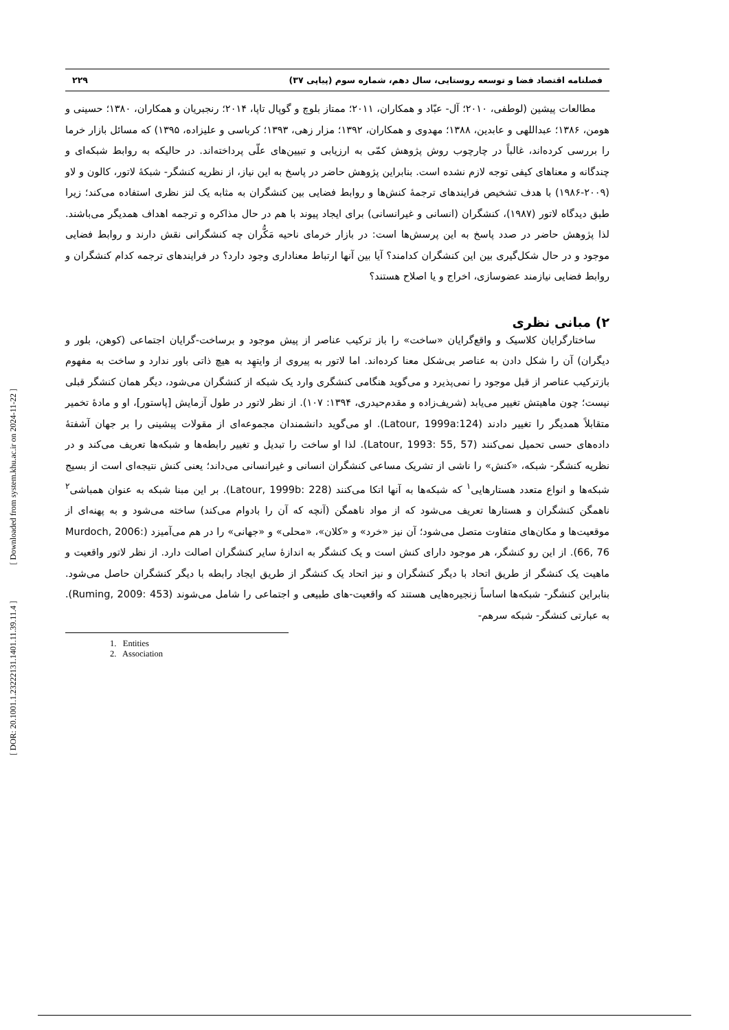[ Downloaded from system.khu.ac.ir on 2024-11-22 ]
[ DOR: 20.1001.1.23222131.1401.11.39.11.4 ]
فصلنامه اقتصاد فضا و توسعه روستایی، سال دهم، شماره سوم (پیاپی ۳۷) ۲۲۹
مطالعات پیشین (لوطفی، ۲۰۱۰؛ آل- عبّاد و همکاران، ۲۰۱۱؛ ممتاز بلوچ و گوپال تاپا، ۲۰۱۴؛ رنجبریان و همکاران، ۱۳۸۰؛ حسینی و هومن، ۱۳۸۶؛ عبداللهی و عابدین، ۱۳۸۸؛ مهدوی و همکاران، ۱۳۹۲؛ مزار زهی، ۱۳۹۳؛ کرباسی و علیزاده، ۱۳۹۵) که مسائل بازار خرما را بررسی کرده‌اند، غالباً در چارچوب روش پژوهش کمّی به ارزیابی و تبیین‌های علّی پرداخته‌اند. در حالیکه به روابط شبکه‌ای و چندگانه و معناهای کیفی توجه لازم نشده است. بنابراین پژوهش حاضر در پاسخ به این نیاز، از نظریه کنشگر- شبکهٔ لاتور، کالون و لاو (۲۰۰۹-۱۹۸۶) با هدف تشخیص فرایندهای ترجمهٔ کنش‌ها و روابط فضایی بین کنشگران به مثابه یک لنز نظری استفاده می‌کند؛ زیرا طبق دیدگاه لاتور (۱۹۸۷)، کنشگران (انسانی و غیرانسانی) برای ایجاد پیوند با هم در حال مذاکره و ترجمه اهداف همدیگر می‌باشند. لذا پژوهش حاضر در صدد پاسخ به این پرسش‌ها است: در بازار خرمای ناحیه مَکُّران چه کنشگرانی نقش دارند و روابط فضایی موجود و در حال شکل‌گیری بین این کنشگران کدامند؟ آیا بین آنها ارتباط معناداری وجود دارد؟ در فرایندهای ترجمه کدام کنشگران و روابط فضایی نیازمند عضوسازی، اخراج و یا اصلاح هستند؟
۲) مبانی نظری
ساختارگرایان کلاسیک و واقع‌گرایان «ساخت» را باز ترکیب عناصر از پیش موجود و برساخت-گرایان اجتماعی (کوهن، بلور و دیگران) آن را شکل دادن به عناصر بی‌شکل معنا کرده‌اند. اما لاتور به پیروی از وایتهِد به هیچ ذاتی باور ندارد و ساخت به مفهوم بازترکیب عناصر از قبل موجود را نمی‌پذیرد و می‌گوید هنگامی کنشگری وارد یک شبکه از کنشگران می‌شود، دیگر همان کنشگر قبلی نیست؛ چون ماهیتش تغییر می‌یابد (شریف‌زاده و مقدم‌حیدری، ۱۳۹۴: ۱۰۷). از نظر لاتور در طول آزمایش [پاستور]، او و مادهٔ تخمیر متقابلاً همدیگر را تغییر دادند (Latour, 1999a:124). او می‌گوید دانشمندان مجموعه‌ای از مقولات پیشینی را بر جهان آشفتهٔ داده‌های حسی تحمیل نمی‌کنند (Latour, 1993: 55, 57). لذا او ساخت را تبدیل و تغییر رابطه‌ها و شبکه‌ها تعریف می‌کند و در نظریه کنشگر- شبکه، «کنش» را ناشی از تشریک مساعی کنشگران انسانی و غیرانسانی می‌داند؛ یعنی کنش نتیجه‌ای است از بسیج شبکه‌ها و انواع متعدد هستارهایی<sup>۱</sup> که شبکه‌ها به آنها اتکا می‌کنند (Latour, 1999b: 228). بر این مبنا شبکه به عنوان همباشی<sup>۲</sup> ناهمگن کنشگران و هستارها تعریف می‌شود که از مواد ناهمگن (آنچه که آن را بادوام می‌کند) ساخته می‌شود و به پهنه‌ای از موقعیت‌ها و مکان‌های متفاوت متصل می‌شود؛ آن نیز «خرد» و «کلان»، «محلی» و «جهانی» را در هم می‌آمیزد (Murdoch, 2006: 66, 76). از این رو کنشگر، هر موجود دارای کنش است و یک کنشگر به اندازهٔ سایر کنشگران اصالت دارد. از نظر لاتور واقعیت و ماهیت یک کنشگر از طریق اتحاد با دیگر کنشگران و نیز اتحاد یک کنشگر از طریق ایجاد رابطه با دیگر کنشگران حاصل می‌شود. بنابراین کنشگر- شبکه‌ها اساساً زنجیره‌هایی هستند که واقعیت-های طبیعی و اجتماعی را شامل می‌شوند (Ruming, 2009: 453). به عبارتی کنشگر- شبکه سرهم-
1. Entities
2. Association